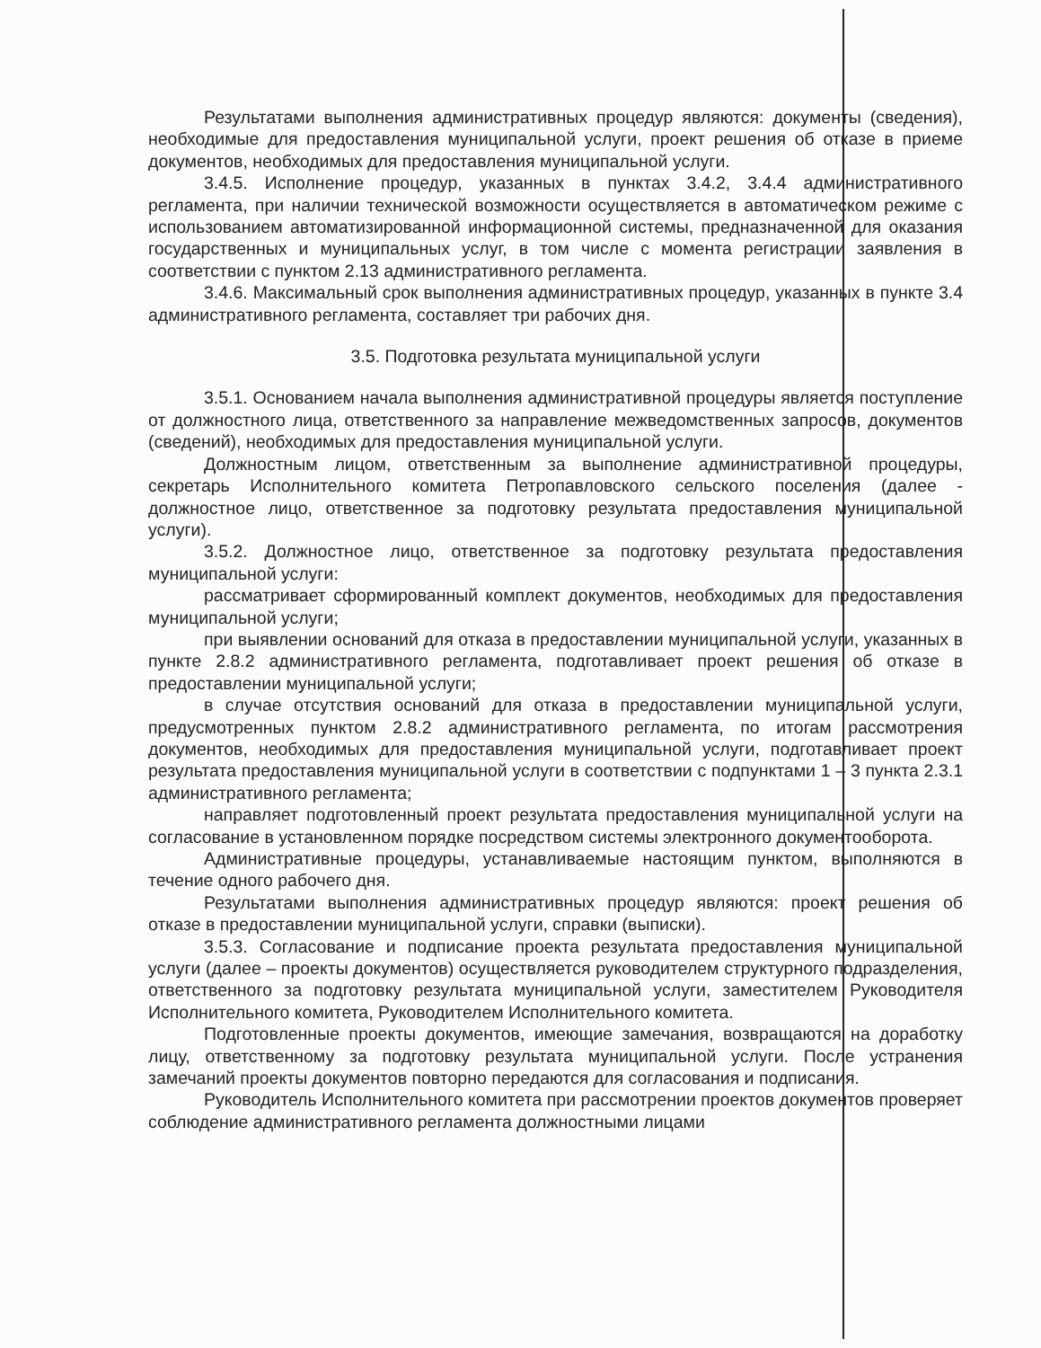Результатами выполнения административных процедур являются: документы (сведения), необходимые для предоставления муниципальной услуги, проект решения об отказе в приеме документов, необходимых для предоставления муниципальной услуги.
3.4.5. Исполнение процедур, указанных в пунктах 3.4.2, 3.4.4 административного регламента, при наличии технической возможности осуществляется в автоматическом режиме с использованием автоматизированной информационной системы, предназначенной для оказания государственных и муниципальных услуг, в том числе с момента регистрации заявления в соответствии с пунктом 2.13 административного регламента.
3.4.6. Максимальный срок выполнения административных процедур, указанных в пункте 3.4 административного регламента, составляет три рабочих дня.
3.5. Подготовка результата муниципальной услуги
3.5.1. Основанием начала выполнения административной процедуры является поступление от должностного лица, ответственного за направление межведомственных запросов, документов (сведений), необходимых для предоставления муниципальной услуги.
Должностным лицом, ответственным за выполнение административной процедуры, секретарь Исполнительного комитета Петропавловского сельского поселения (далее - должностное лицо, ответственное за подготовку результата предоставления муниципальной услуги).
3.5.2. Должностное лицо, ответственное за подготовку результата предоставления муниципальной услуги:
рассматривает сформированный комплект документов, необходимых для предоставления муниципальной услуги;
при выявлении оснований для отказа в предоставлении муниципальной услуги, указанных в пункте 2.8.2 административного регламента, подготавливает проект решения об отказе в предоставлении муниципальной услуги;
в случае отсутствия оснований для отказа в предоставлении муниципальной услуги, предусмотренных пунктом 2.8.2 административного регламента, по итогам рассмотрения документов, необходимых для предоставления муниципальной услуги, подготавливает проект результата предоставления муниципальной услуги в соответствии с подпунктами 1 – 3 пункта 2.3.1 административного регламента;
направляет подготовленный проект результата предоставления муниципальной услуги на согласование в установленном порядке посредством системы электронного документооборота.
Административные процедуры, устанавливаемые настоящим пунктом, выполняются в течение одного рабочего дня.
Результатами выполнения административных процедур являются: проект решения об отказе в предоставлении муниципальной услуги, справки (выписки).
3.5.3. Согласование и подписание проекта результата предоставления муниципальной услуги (далее – проекты документов) осуществляется руководителем структурного подразделения, ответственного за подготовку результата муниципальной услуги, заместителем Руководителя Исполнительного комитета, Руководителем Исполнительного комитета.
Подготовленные проекты документов, имеющие замечания, возвращаются на доработку лицу, ответственному за подготовку результата муниципальной услуги. После устранения замечаний проекты документов повторно передаются для согласования и подписания.
Руководитель Исполнительного комитета при рассмотрении проектов документов проверяет соблюдение административного регламента должностными лицами